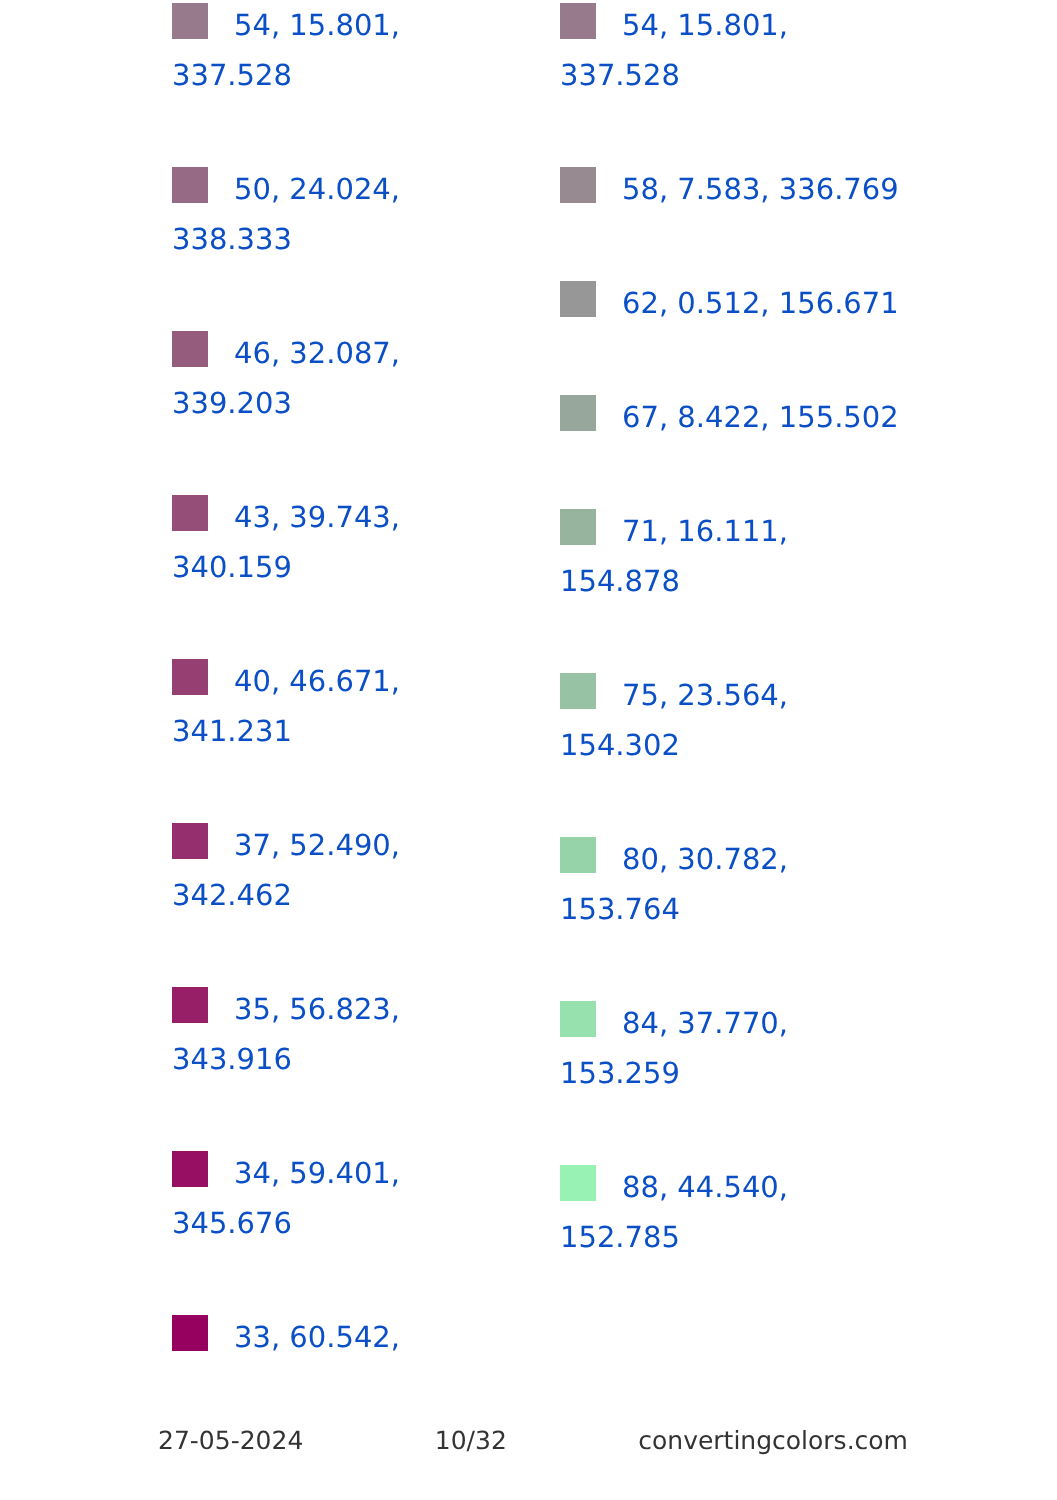54, 15.801, 337.528
50, 24.024, 338.333
46, 32.087, 339.203
43, 39.743, 340.159
40, 46.671, 341.231
37, 52.490, 342.462
35, 56.823, 343.916
34, 59.401, 345.676
33, 60.542,
54, 15.801, 337.528
58, 7.583, 336.769
62, 0.512, 156.671
67, 8.422, 155.502
71, 16.111, 154.878
75, 23.564, 154.302
80, 30.782, 153.764
84, 37.770, 153.259
88, 44.540, 152.785
27-05-2024 10/32 convertingcolors.com